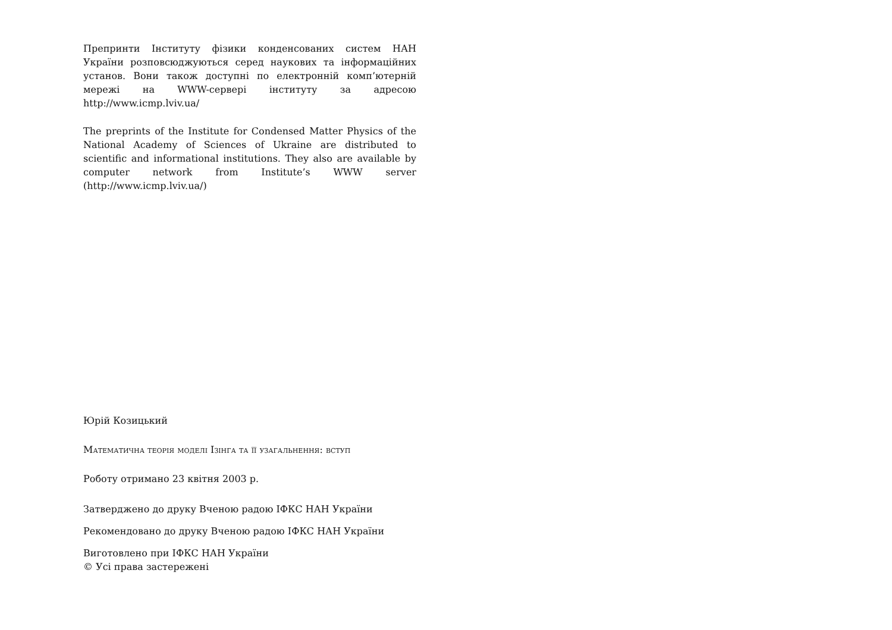Препринти Інституту фізики конденсованих систем НАН України розповсюджуються серед наукових та інформаційних установ. Вони також доступні по електронній комп’ютерній мережі на WWW-сервері інституту за адресою http://www.icmp.lviv.ua/
The preprints of the Institute for Condensed Matter Physics of the National Academy of Sciences of Ukraine are distributed to scientific and informational institutions. They also are available by computer network from Institute’s WWW server (http://www.icmp.lviv.ua/)
Юрій Козицький
Математична теорія моделі Ізінга та її узагальнення: вступ
Роботу отримано 23 квітня 2003 р.
Затверджено до друку Вченою радою ІФКС НАН України
Рекомендовано до друку Вченою радою ІФКС НАН України
Виготовлено при ІФКС НАН України
© Усі права застережені